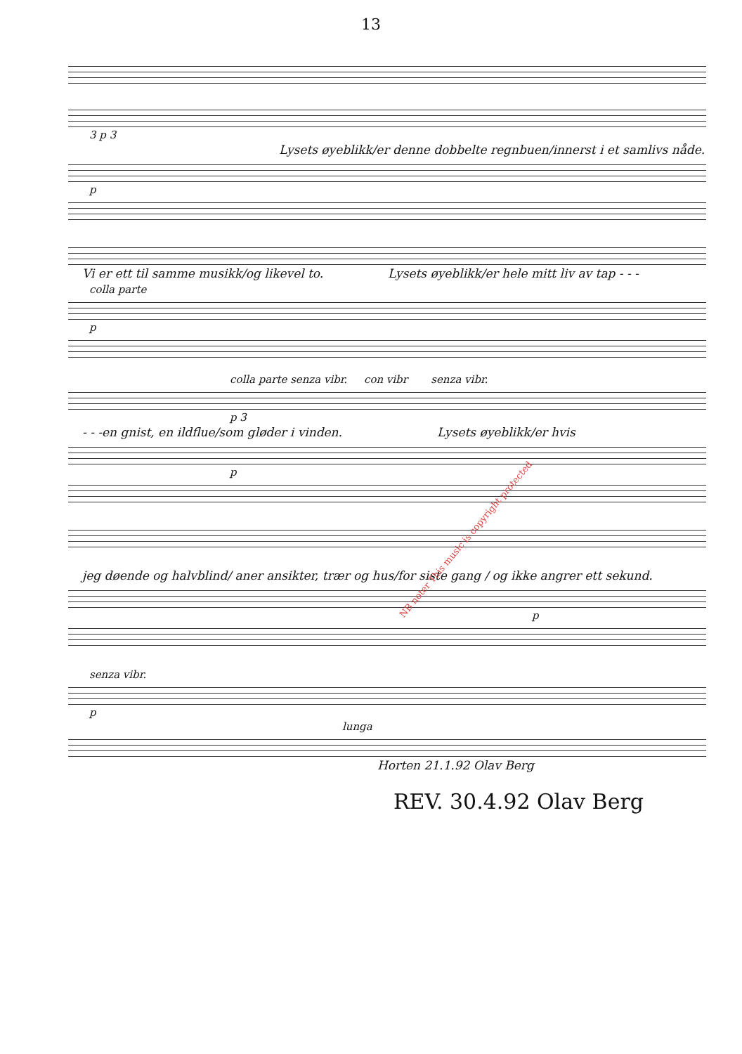13
3 p 3
Lysets øyeblikk/er denne dobbelte regnbuen/innerst i et samlivs nåde.
p
Vi er ett til samme musikk/og likevel to. Lysets øyeblikk/er hele mitt liv av tap - - -
colla parte
p
colla parte senza vibr. con vibr senza vibr.
p 3
- - -en gnist, en ildflue/som gløder i vinden. Lysets øyeblikk/er hvis
p
jeg døende og halvblind/ aner ansikter, trær og hus/for siste gang / og ikke angrer ett sekund.
p
senza vibr.
p
lunga
Horten 21.1.92 Olav Berg
REV. 30.4.92 Olav Berg
NB noter This music is copyright protected